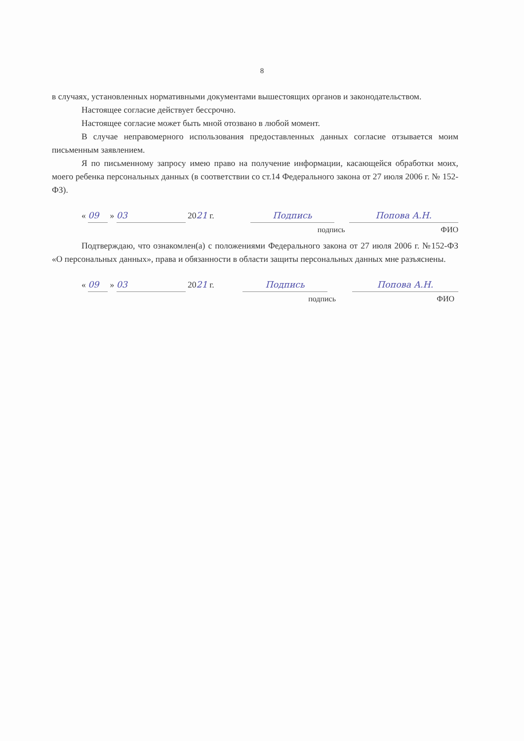8
в случаях, установленных нормативными документами вышестоящих органов и законодательством.
Настоящее согласие действует бессрочно.
Настоящее согласие может быть мной отозвано в любой момент.
В случае неправомерного использования предоставленных данных согласие отзывается моим письменным заявлением.
Я по письменному запросу имею право на получение информации, касающейся обработки моих, моего ребенка персональных данных (в соответствии со ст.14 Федерального закона от 27 июля 2006 г. № 152-ФЗ).
« 09 » 03 2021 г.
Подпись
Попова А.Н.
подпись ФИО
Подтверждаю, что ознакомлен(а) с положениями Федерального закона от 27 июля 2006 г. №152-ФЗ «О персональных данных», права и обязанности в области защиты персональных данных мне разъяснены.
« 09 » 03 2021 г.
Подпись
Попова А.Н.
подпись ФИО